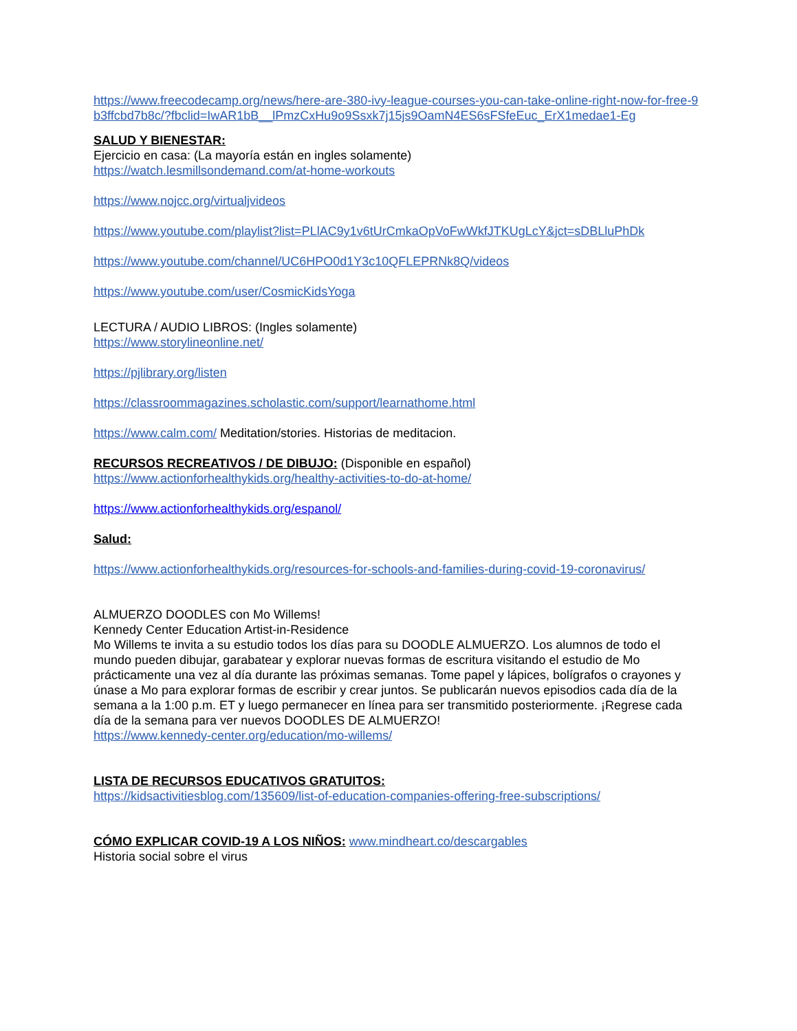https://www.freecodecamp.org/news/here-are-380-ivy-league-courses-you-can-take-online-right-now-for-free-9b3ffcbd7b8c/?fbclid=IwAR1bB__lPmzCxHu9o9Ssxk7j15js9OamN4ES6sFSfeEuc_ErX1medae1-Eg
SALUD Y BIENESTAR:
Ejercicio en casa: (La mayoría están en ingles solamente)
https://watch.lesmillsondemand.com/at-home-workouts
https://www.nojcc.org/virtualjvideos
https://www.youtube.com/playlist?list=PLlAC9y1v6tUrCmkaOpVoFwWkfJTKUgLcY&jct=sDBLluPhDk
https://www.youtube.com/channel/UC6HPO0d1Y3c10QFLEPRNk8Q/videos
https://www.youtube.com/user/CosmicKidsYoga
LECTURA / AUDIO LIBROS: (Ingles solamente)
https://www.storylineonline.net/
https://pjlibrary.org/listen
https://classroommagazines.scholastic.com/support/learnathome.html
https://www.calm.com/ Meditation/stories. Historias de meditacion.
RECURSOS RECREATIVOS / DE DIBUJO: (Disponible en español)
https://www.actionforhealthykids.org/healthy-activities-to-do-at-home/
https://www.actionforhealthykids.org/espanol/
Salud:
https://www.actionforhealthykids.org/resources-for-schools-and-families-during-covid-19-coronavirus/
ALMUERZO DOODLES con Mo Willems!
Kennedy Center Education Artist-in-Residence
Mo Willems te invita a su estudio todos los días para su DOODLE ALMUERZO. Los alumnos de todo el mundo pueden dibujar, garabatear y explorar nuevas formas de escritura visitando el estudio de Mo prácticamente una vez al día durante las próximas semanas. Tome papel y lápices, bolígrafos o crayones y únase a Mo para explorar formas de escribir y crear juntos. Se publicarán nuevos episodios cada día de la semana a la 1:00 p.m. ET y luego permanecer en línea para ser transmitido posteriormente. ¡Regrese cada día de la semana para ver nuevos DOODLES DE ALMUERZO!
https://www.kennedy-center.org/education/mo-willems/
LISTA DE RECURSOS EDUCATIVOS GRATUITOS:
https://kidsactivitiesblog.com/135609/list-of-education-companies-offering-free-subscriptions/
CÓMO EXPLICAR COVID-19 A LOS NIÑOS: www.mindheart.co/descargables
Historia social sobre el virus